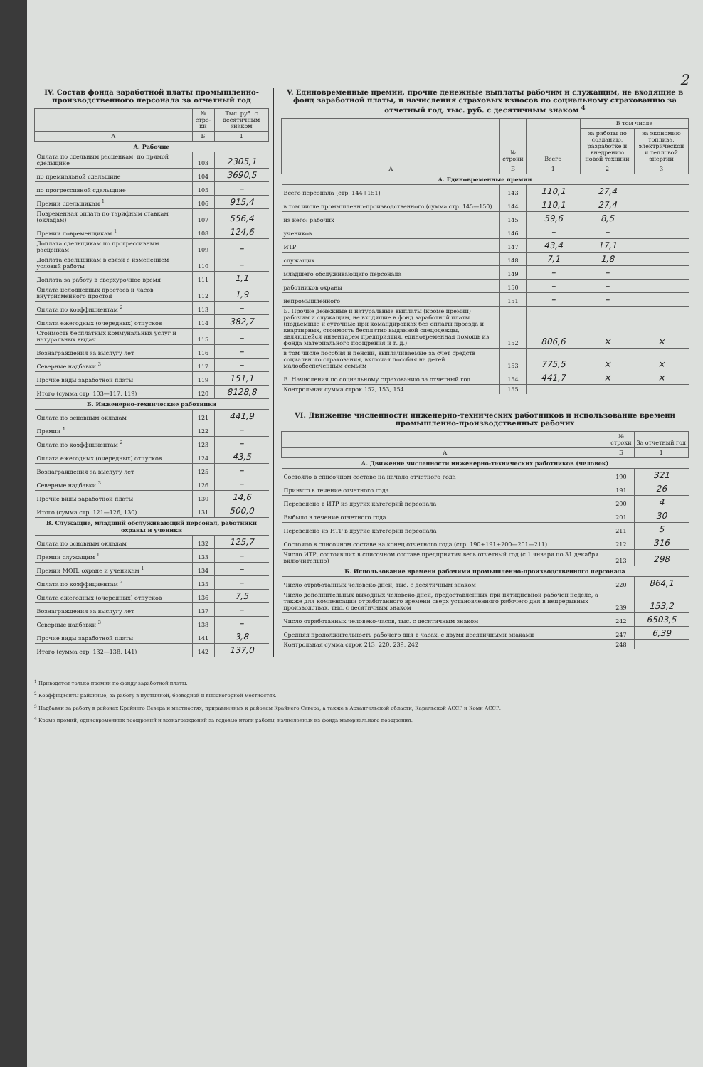2
IV. Состав фонда заработной платы промышленно-производственного персонала за отчетный год
| | № стро-ки | Тыс. руб. с десятичным знаком |
| --- | --- | --- |
| А | Б | 1 |
| А. Рабочие | | |
| Оплата по сдельным расценкам: по прямой сдельщине | 103 | 2305,1 |
| по премиальной сдельщине | 104 | 3690,5 |
| по прогрессивной сдельщине | 105 | – |
| Премии сдельщикам <sup>1</sup> | 106 | 915,4 |
| Повременная оплата по тарифным ставкам (окладам) | 107 | 556,4 |
| Премии повременщикам <sup>1</sup> | 108 | 124,6 |
| Доплата сдельщикам по прогрессивным расценкам | 109 | – |
| Доплата сдельщикам в связи с изменением условий работы | 110 | – |
| Доплата за работу в сверхурочное время | 111 | 1,1 |
| Оплата целодневных простоев и часов внутрисменного простоя | 112 | 1,9 |
| Оплата по коэффициентам <sup>2</sup> | 113 | – |
| Оплата ежегодных (очередных) отпусков | 114 | 382,7 |
| Стоимость бесплатных коммунальных услуг и натуральных выдач | 115 | – |
| Вознаграждения за выслугу лет | 116 | – |
| Северные надбавки <sup>3</sup> | 117 | – |
| Прочие виды заработной платы | 119 | 151,1 |
| Итого (сумма стр. 103—117, 119) | 120 | 8128,8 |
| Б. Инженерно-технические работники | | |
| Оплата по основным окладам | 121 | 441,9 |
| Премии <sup>1</sup> | 122 | – |
| Оплата по коэффициентам <sup>2</sup> | 123 | – |
| Оплата ежегодных (очередных) отпусков | 124 | 43,5 |
| Вознаграждения за выслугу лет | 125 | – |
| Северные надбавки <sup>3</sup> | 126 | – |
| Прочие виды заработной платы | 130 | 14,6 |
| Итого (сумма стр. 121—126, 130) | 131 | 500,0 |
| В. Служащие, младший обслуживающий персонал, работники охраны и ученики | | |
| Оплата по основным окладам | 132 | 125,7 |
| Премии служащим <sup>1</sup> | 133 | – |
| Премии МОП, охране и ученикам <sup>1</sup> | 134 | – |
| Оплата по коэффициентам <sup>2</sup> | 135 | – |
| Оплата ежегодных (очередных) отпусков | 136 | 7,5 |
| Вознаграждения за выслугу лет | 137 | – |
| Северные надбавки <sup>3</sup> | 138 | – |
| Прочие виды заработной платы | 141 | 3,8 |
| Итого (сумма стр. 132—138, 141) | 142 | 137,0 |
V. Единовременные премии, прочие денежные выплаты рабочим и служащим, не входящие в фонд заработной платы, и начисления страховых взносов по социальному страхованию за отчетный год, тыс. руб. с десятичным знаком <sup>4</sup>
| | № строки | Всего | В том числе | |
| --- | --- | --- | --- | --- |
| | | | за работы по созданию, разработке и внедрению новой техники | за экономию топлива, электрической и тепловой энергии |
| А | Б | 1 | 2 | 3 |
| А. Единовременные премии | | | | |
| Всего персонала (стр. 144+151) | 143 | 110,1 | 27,4 | |
| в том числе промышленно-производственного (сумма стр. 145—150) | 144 | 110,1 | 27,4 | |
| из него: рабочих | 145 | 59,6 | 8,5 | |
| учеников | 146 | – | – | |
| ИТР | 147 | 43,4 | 17,1 | |
| служащих | 148 | 7,1 | 1,8 | |
| младшего обслуживающего персонала | 149 | – | – | |
| работников охраны | 150 | – | – | |
| непромышленного | 151 | – | – | |
| Б. Прочие денежные и натуральные выплаты (кроме премий) рабочим и служащим, не входящие в фонд заработной платы (подъемные и суточные при командировках без оплаты проезда и квартирных, стоимость бесплатно выданной спецодежды, являющейся инвентарем предприятия, единовременная помощь из фонда материального поощрения и т. д.) | 152 | 806,6 | × | × |
| в том числе пособия и пенсии, выплачиваемые за счет средств социального страхования, включая пособия на детей малообеспеченным семьям | 153 | 775,5 | × | × |
| В. Начисления по социальному страхованию за отчетный год | 154 | 441,7 | × | × |
| Контрольная сумма строк 152, 153, 154 | 155 | | | |
VI. Движение численности инженерно-технических работников и использование времени промышленно-производственных рабочих
| | № строки | За отчетный год |
| --- | --- | --- |
| А | Б | 1 |
| А. Движение численности инженерно-технических работников (человек) | | |
| Состояло в списочном составе на начало отчетного года | 190 | 321 |
| Принято в течение отчетного года | 191 | 26 |
| Переведено в ИТР из других категорий персонала | 200 | 4 |
| Выбыло в течение отчетного года | 201 | 30 |
| Переведено из ИТР в другие категории персонала | 211 | 5 |
| Состояло в списочном составе на конец отчетного года (стр. 190+191+200—201—211) | 212 | 316 |
| Число ИТР, состоявших в списочном составе предприятия весь отчетный год (с 1 января по 31 декабря включительно) | 213 | 298 |
| Б. Использование времени рабочими промышленно-производственного персонала | | |
| Число отработанных человеко-дней, тыс. с десятичным знаком | 220 | 864,1 |
| Число дополнительных выходных человеко-дней, предоставленных при пятидневной рабочей неделе, а также для компенсации отработанного времени сверх установленного рабочего дня в непрерывных производствах, тыс. с десятичным знаком | 239 | 153,2 |
| Число отработанных человеко-часов, тыс. с десятичным знаком | 242 | 6503,5 |
| Средняя продолжительность рабочего дня в часах, с двумя десятичными знаками | 247 | 6,39 |
| Контрольная сумма строк 213, 220, 239, 242 | 248 | |
<sup>1</sup> Приводятся только премии по фонду заработной платы.
<sup>2</sup> Коэффициенты районные, за работу в пустынной, безводной и высокогорной местностях.
<sup>3</sup> Надбавки за работу в районах Крайнего Севера и местностях, приравненных к районам Крайнего Севера, а также в Архангельской области, Карельской АССР и Коми АССР.
<sup>4</sup> Кроме премий, единовременных поощрений и вознаграждений за годовые итоги работы, начисленных из фонда материального поощрения.